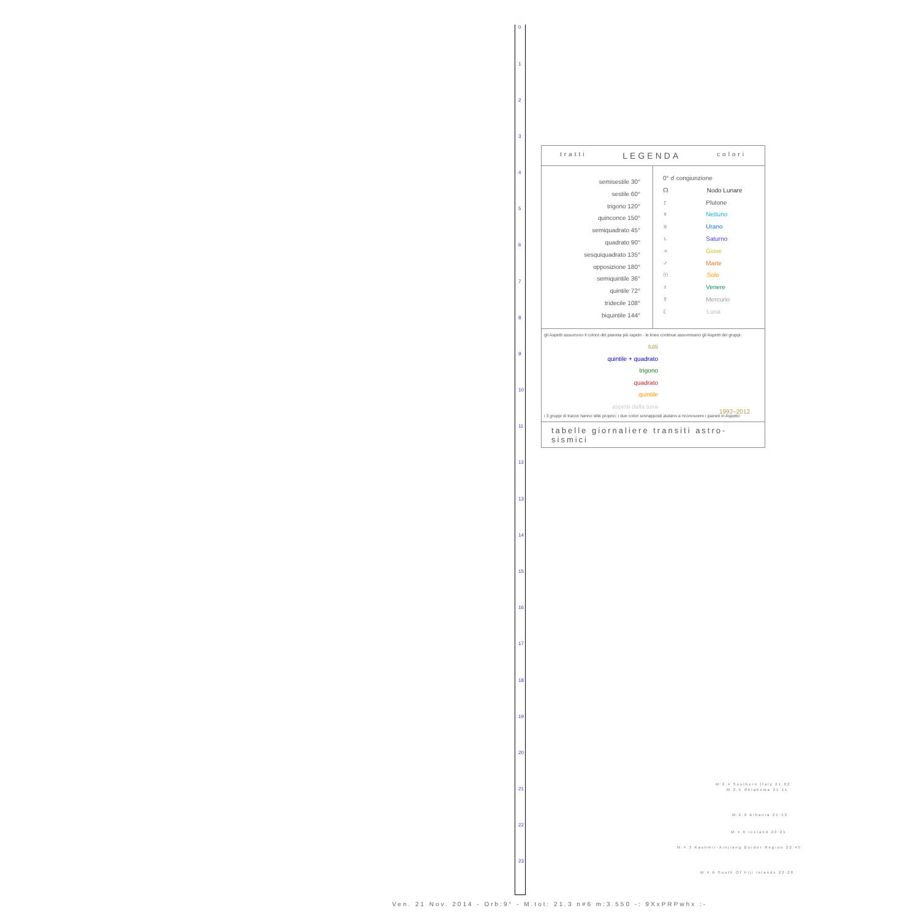0
1
2
3
4
5
6
7
8
9
10
11
12
13
14
15
16
17
18
19
20
21
22
23
tratti LEGENDA colori
semisestile 30°
sestile 60°
trigono 120°
quinconce 150°
semiquadrato 45°
quadrato 90°
sesquiquadrato 135°
opposizione 180°
semiquintile 36°
quintile 72°
tridecile 108°
biquintile 144°
0° ☌ congiunzione
☊ Nodo Lunare
♇ Plutone
♆ Nettuno
♅ Urano
♄ Saturno
♃ Giove
♂ Marte
☉ Sole
♀ Venere
☿ Mercurio
☾ Luna
gli Aspetti assumono il colore del pianeta più rapido - le linee continue assommano gli Aspetti dei gruppi:
tutti
quintile + quadrato
trigono
quadrato
quintile
aspetti della luna
1992–2012
i 3 gruppi di tracce hanno stile proprio; i due colori sovrapposti aiutano a riconoscere i pianeti in Aspetto
tabelle giornaliere transiti astro-sismici
M:2.4 Southern Italy 21:02
M:2.5 Oklahoma 21:11
M:2.9 Albania 21:52
M:4.6 Iceland 22:21
M:4.3 Kashmir-Xinjiang Border Region 22:45
M:4.6 South Of Fiji Islands 23:28
Ven. 21 Nov. 2014 - Orb:9° - M.tot: 21.3 n#6 m:3.550 -: 9XxPRPwhx :-